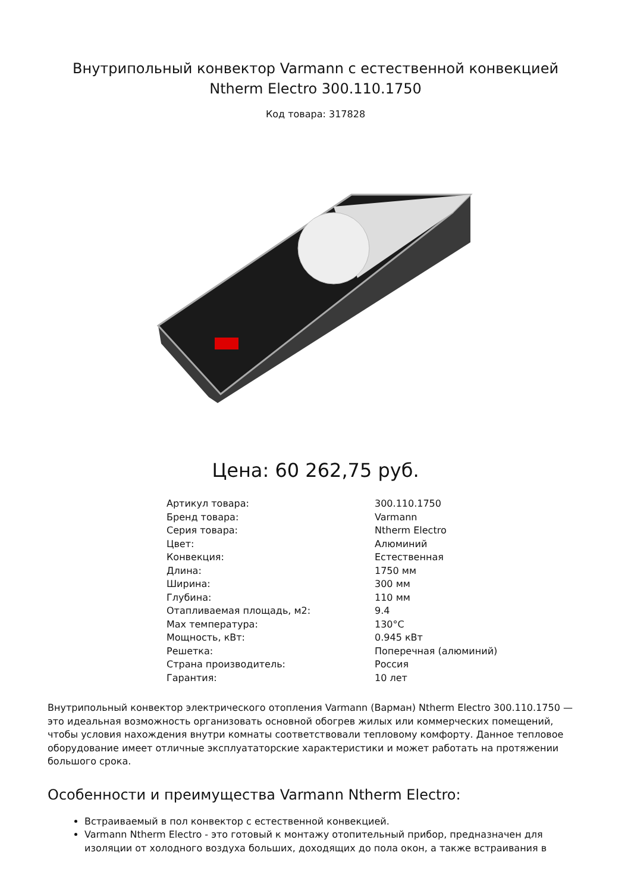Внутрипольный конвектор Varmann с естественной конвекцией Ntherm Electro 300.110.1750
Код товара: 317828
Цена: 60 262,75 руб.
| Артикул товара: | 300.110.1750 |
| Бренд товара: | Varmann |
| Серия товара: | Ntherm Electro |
| Цвет: | Алюминий |
| Конвекция: | Естественная |
| Длина: | 1750 мм |
| Ширина: | 300 мм |
| Глубина: | 110 мм |
| Отапливаемая площадь, м2: | 9.4 |
| Max температура: | 130°C |
| Мощность, кВт: | 0.945 кВт |
| Решетка: | Поперечная (алюминий) |
| Страна производитель: | Россия |
| Гарантия: | 10 лет |
Внутрипольный конвектор электрического отопления Varmann (Варман) Ntherm Electro 300.110.1750 — это идеальная возможность организовать основной обогрев жилых или коммерческих помещений, чтобы условия нахождения внутри комнаты соответствовали тепловому комфорту. Данное тепловое оборудование имеет отличные эксплуататорские характеристики и может работать на протяжении большого срока.
Особенности и преимущества Varmann Ntherm Electro:
Встраиваемый в пол конвектор с естественной конвекцией.
Varmann Ntherm Electro - это готовый к монтажу отопительный прибор, предназначен для изоляции от холодного воздуха больших, доходящих до пола окон, а также встраивания в